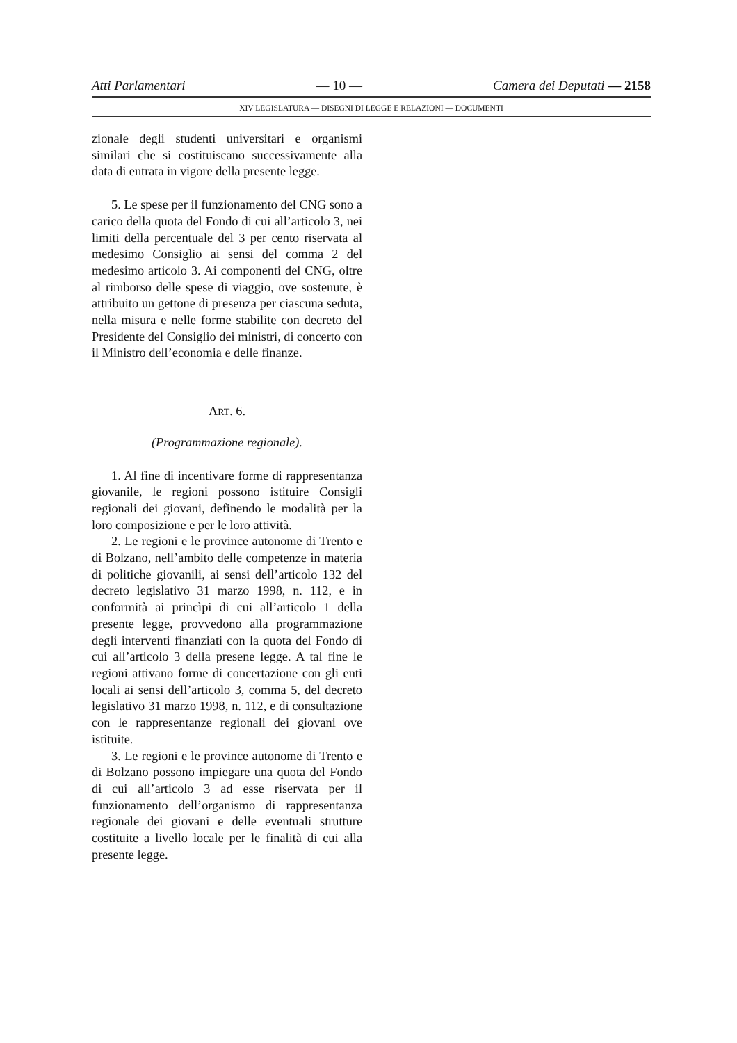Atti Parlamentari — 10 — Camera dei Deputati — 2158
XIV LEGISLATURA — DISEGNI DI LEGGE E RELAZIONI — DOCUMENTI
zionale degli studenti universitari e organismi similari che si costituiscano successivamente alla data di entrata in vigore della presente legge.
5. Le spese per il funzionamento del CNG sono a carico della quota del Fondo di cui all’articolo 3, nei limiti della percentuale del 3 per cento riservata al medesimo Consiglio ai sensi del comma 2 del medesimo articolo 3. Ai componenti del CNG, oltre al rimborso delle spese di viaggio, ove sostenute, è attribuito un gettone di presenza per ciascuna seduta, nella misura e nelle forme stabilite con decreto del Presidente del Consiglio dei ministri, di concerto con il Ministro dell’economia e delle finanze.
ART. 6.
(Programmazione regionale).
1. Al fine di incentivare forme di rappresentanza giovanile, le regioni possono istituire Consigli regionali dei giovani, definendo le modalità per la loro composizione e per le loro attività.
2. Le regioni e le province autonome di Trento e di Bolzano, nell’ambito delle competenze in materia di politiche giovanili, ai sensi dell’articolo 132 del decreto legislativo 31 marzo 1998, n. 112, e in conformità ai princìpi di cui all’articolo 1 della presente legge, provvedono alla programmazione degli interventi finanziati con la quota del Fondo di cui all’articolo 3 della presene legge. A tal fine le regioni attivano forme di concertazione con gli enti locali ai sensi dell’articolo 3, comma 5, del decreto legislativo 31 marzo 1998, n. 112, e di consultazione con le rappresentanze regionali dei giovani ove istituite.
3. Le regioni e le province autonome di Trento e di Bolzano possono impiegare una quota del Fondo di cui all’articolo 3 ad esse riservata per il funzionamento dell’organismo di rappresentanza regionale dei giovani e delle eventuali strutture costituite a livello locale per le finalità di cui alla presente legge.